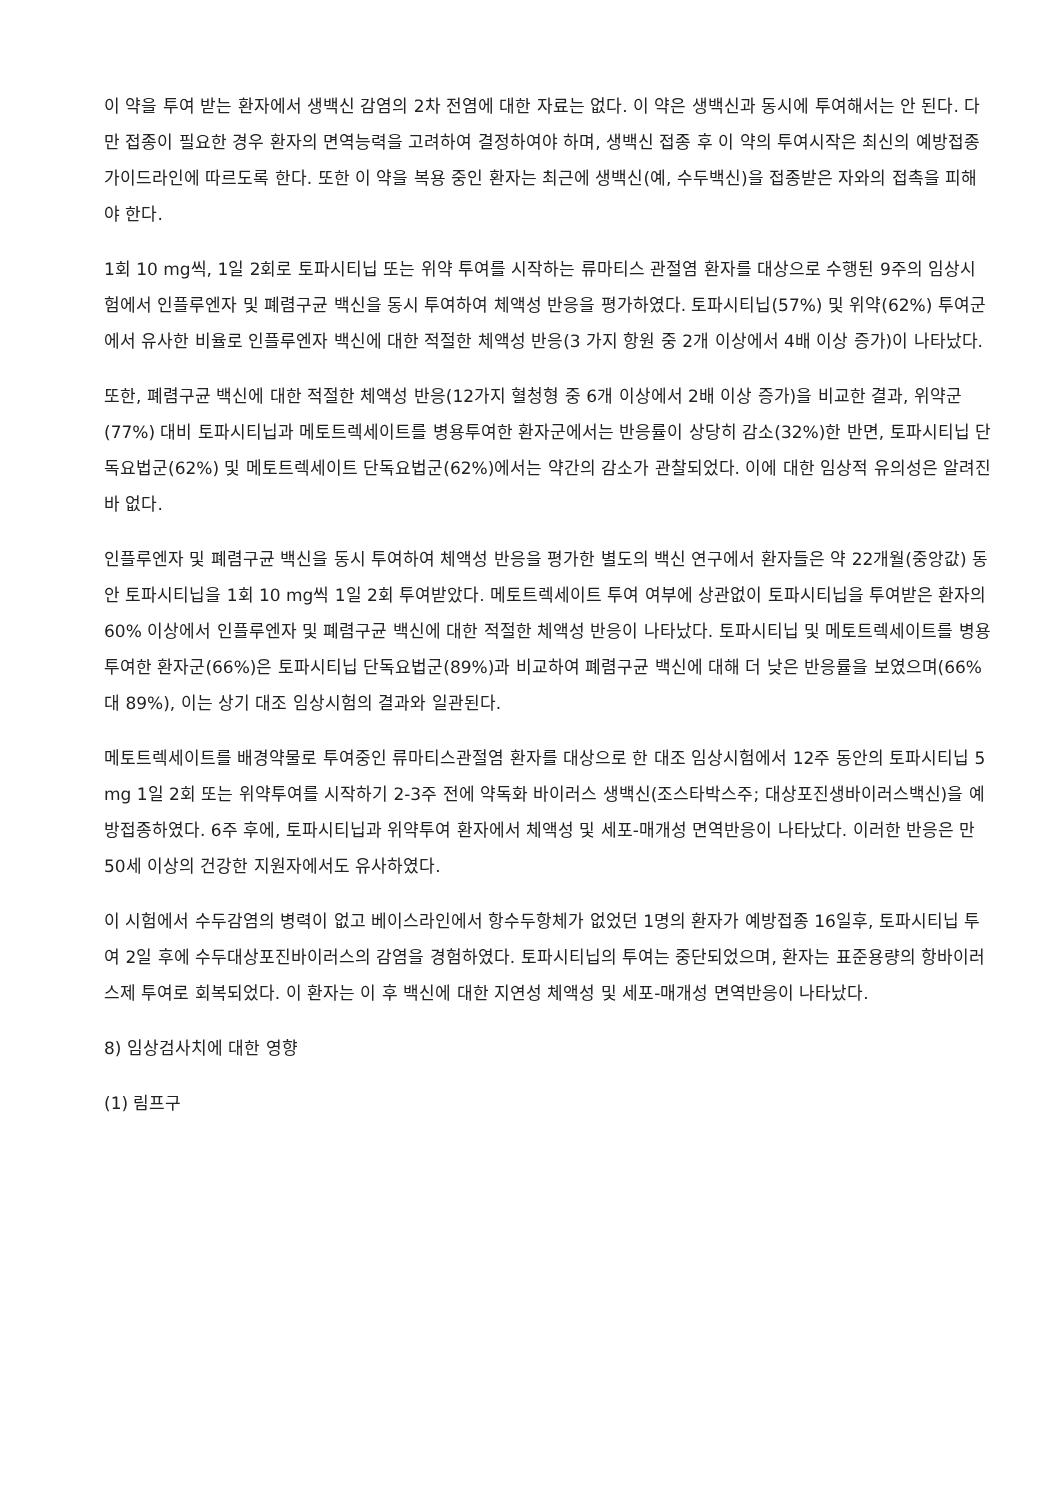이 약을 투여 받는 환자에서 생백신 감염의 2차 전염에 대한 자료는 없다. 이 약은 생백신과 동시에 투여해서는 안 된다. 다만 접종이 필요한 경우 환자의 면역능력을 고려하여 결정하여야 하며, 생백신 접종 후 이 약의 투여시작은 최신의 예방접종 가이드라인에 따르도록 한다. 또한 이 약을 복용 중인 환자는 최근에 생백신(예, 수두백신)을 접종받은 자와의 접촉을 피해야 한다.
1회 10 mg씩, 1일 2회로 토파시티닙 또는 위약 투여를 시작하는 류마티스 관절염 환자를 대상으로 수행된 9주의 임상시험에서 인플루엔자 및 폐렴구균 백신을 동시 투여하여 체액성 반응을 평가하였다. 토파시티닙(57%) 및 위약(62%) 투여군에서 유사한 비율로 인플루엔자 백신에 대한 적절한 체액성 반응(3 가지 항원 중 2개 이상에서 4배 이상 증가)이 나타났다.
또한, 폐렴구균 백신에 대한 적절한 체액성 반응(12가지 혈청형 중 6개 이상에서 2배 이상 증가)을 비교한 결과, 위약군(77%) 대비 토파시티닙과 메토트렉세이트를 병용투여한 환자군에서는 반응률이 상당히 감소(32%)한 반면, 토파시티닙 단독요법군(62%) 및 메토트렉세이트 단독요법군(62%)에서는 약간의 감소가 관찰되었다. 이에 대한 임상적 유의성은 알려진 바 없다.
인플루엔자 및 폐렴구균 백신을 동시 투여하여 체액성 반응을 평가한 별도의 백신 연구에서 환자들은 약 22개월(중앙값) 동안 토파시티닙을 1회 10 mg씩 1일 2회 투여받았다. 메토트렉세이트 투여 여부에 상관없이 토파시티닙을 투여받은 환자의 60% 이상에서 인플루엔자 및 폐렴구균 백신에 대한 적절한 체액성 반응이 나타났다. 토파시티닙 및 메토트렉세이트를 병용 투여한 환자군(66%)은 토파시티닙 단독요법군(89%)과 비교하여 폐렴구균 백신에 대해 더 낮은 반응률을 보였으며(66% 대 89%), 이는 상기 대조 임상시험의 결과와 일관된다.
메토트렉세이트를 배경약물로 투여중인 류마티스관절염 환자를 대상으로 한 대조 임상시험에서 12주 동안의 토파시티닙 5 mg 1일 2회 또는 위약투여를 시작하기 2-3주 전에 약독화 바이러스 생백신(조스타박스주; 대상포진생바이러스백신)을 예방접종하였다. 6주 후에, 토파시티닙과 위약투여 환자에서 체액성 및 세포-매개성 면역반응이 나타났다. 이러한 반응은 만 50세 이상의 건강한 지원자에서도 유사하였다.
이 시험에서 수두감염의 병력이 없고 베이스라인에서 항수두항체가 없었던 1명의 환자가 예방접종 16일후, 토파시티닙 투여 2일 후에 수두대상포진바이러스의 감염을 경험하였다. 토파시티닙의 투여는 중단되었으며, 환자는 표준용량의 항바이러스제 투여로 회복되었다. 이 환자는 이 후 백신에 대한 지연성 체액성 및 세포-매개성 면역반응이 나타났다.
8) 임상검사치에 대한 영향
(1) 림프구